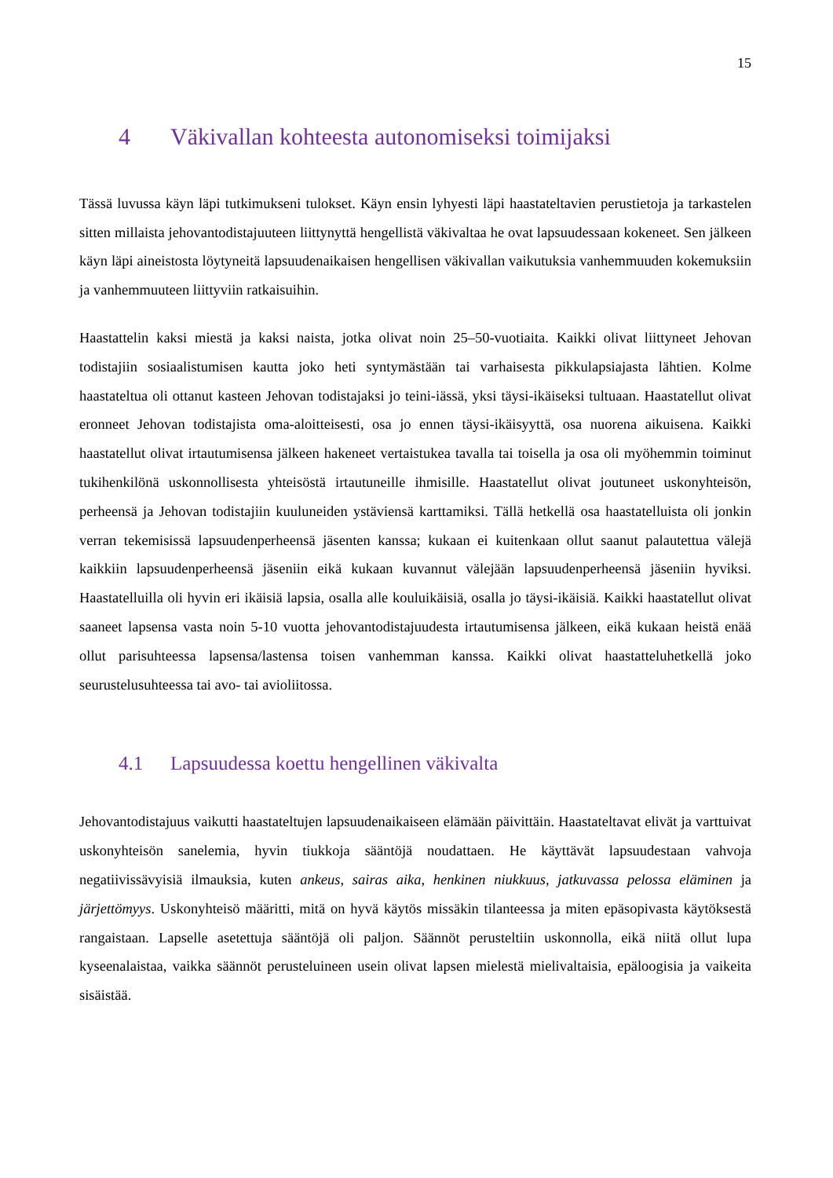15
4 Väkivallan kohteesta autonomiseksi toimijaksi
Tässä luvussa käyn läpi tutkimukseni tulokset. Käyn ensin lyhyesti läpi haastateltavien perustietoja ja tarkastelen sitten millaista jehovantodistajuuteen liittynyttä hengellistä väkivaltaa he ovat lapsuudessaan kokeneet. Sen jälkeen käyn läpi aineistosta löytyneitä lapsuudenaikaisen hengellisen väkivallan vaikutuksia vanhemmuuden kokemuksiin ja vanhemmuuteen liittyviin ratkaisuihin.
Haastattelin kaksi miestä ja kaksi naista, jotka olivat noin 25–50-vuotiaita. Kaikki olivat liittyneet Jehovan todistajiin sosiaalistumisen kautta joko heti syntymästään tai varhaisesta pikkulapsiajasta lähtien. Kolme haastateltua oli ottanut kasteen Jehovan todistajaksi jo teini-iässä, yksi täysi-ikäiseksi tultuaan. Haastatellut olivat eronneet Jehovan todistajista oma-aloitteisesti, osa jo ennen täysi-ikäisyyttä, osa nuorena aikuisena. Kaikki haastatellut olivat irtautumisensa jälkeen hakeneet vertaistukea tavalla tai toisella ja osa oli myöhemmin toiminut tukihenkilönä uskonnollisesta yhteisöstä irtautuneille ihmisille. Haastatellut olivat joutuneet uskonyhteisön, perheensä ja Jehovan todistajiin kuuluneiden ystäviensä karttamiksi. Tällä hetkellä osa haastatelluista oli jonkin verran tekemisissä lapsuudenperheensä jäsenten kanssa; kukaan ei kuitenkaan ollut saanut palautettua välejä kaikkiin lapsuudenperheensä jäseniin eikä kukaan kuvannut välejään lapsuudenperheensä jäseniin hyviksi. Haastatelluilla oli hyvin eri ikäisiä lapsia, osalla alle kouluikäisiä, osalla jo täysi-ikäisiä. Kaikki haastatellut olivat saaneet lapsensa vasta noin 5-10 vuotta jehovantodistajuudesta irtautumisensa jälkeen, eikä kukaan heistä enää ollut parisuhteessa lapsensa/lastensa toisen vanhemman kanssa. Kaikki olivat haastatteluhetkellä joko seurustelusuhteessa tai avo- tai avioliitossa.
4.1 Lapsuudessa koettu hengellinen väkivalta
Jehovantodistajuus vaikutti haastateltujen lapsuudenaikaiseen elämään päivittäin. Haastateltavat elivät ja varttuivat uskonyhteisön sanelemia, hyvin tiukkoja sääntöjä noudattaen. He käyttävät lapsuudestaan vahvoja negatiivissävyisiä ilmauksia, kuten ankeus, sairas aika, henkinen niukkuus, jatkuvassa pelossa eläminen ja järjettömyys. Uskonyhteisö määritti, mitä on hyvä käytös missäkin tilanteessa ja miten epäsopivasta käytöksestä rangaistaan. Lapselle asetettuja sääntöjä oli paljon. Säännöt perusteltiin uskonnolla, eikä niitä ollut lupa kyseenalaistaa, vaikka säännöt perusteluineen usein olivat lapsen mielestä mielivaltaisia, epäloogisia ja vaikeita sisäistää.